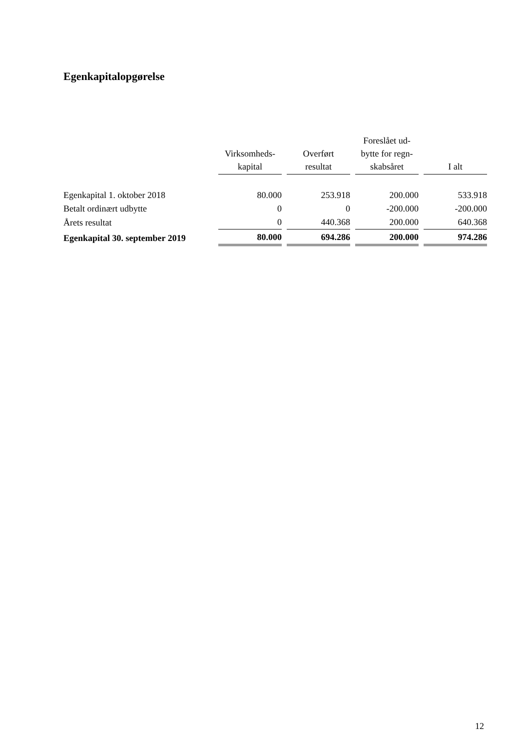Egenkapitalopgørelse
| | Virksomheds- kapital | Overført resultat | Foreslået ud- bytte for regn- skabsåret | I alt |
| --- | --- | --- | --- | --- |
| Egenkapital 1. oktober 2018 | 80.000 | 253.918 | 200.000 | 533.918 |
| Betalt ordinært udbytte | 0 | 0 | -200.000 | -200.000 |
| Årets resultat | 0 | 440.368 | 200.000 | 640.368 |
| Egenkapital 30. september 2019 | 80.000 | 694.286 | 200.000 | 974.286 |
12